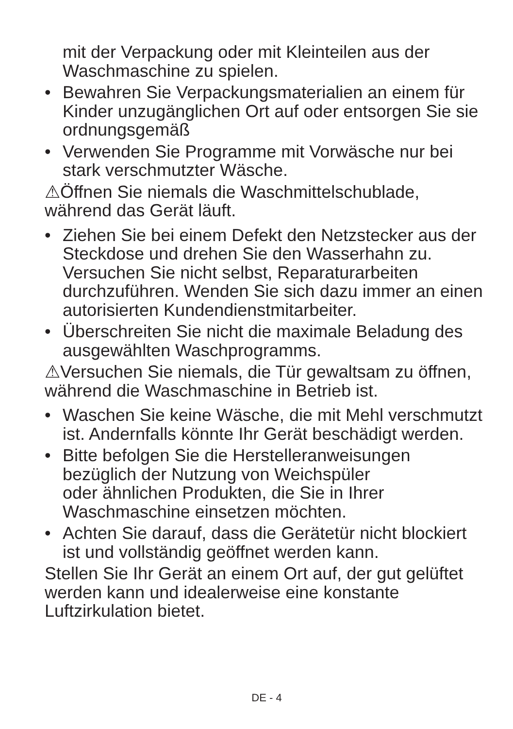mit der Verpackung oder mit Kleinteilen aus der Waschmaschine zu spielen.
• Bewahren Sie Verpackungsmaterialien an einem für Kinder unzugänglichen Ort auf oder entsorgen Sie sie ordnungsgemäß
• Verwenden Sie Programme mit Vorwäsche nur bei stark verschmutzter Wäsche.
⚠Öffnen Sie niemals die Waschmittelschublade, während das Gerät läuft.
• Ziehen Sie bei einem Defekt den Netzstecker aus der Steckdose und drehen Sie den Wasserhahn zu. Versuchen Sie nicht selbst, Reparaturarbeiten durchzuführen. Wenden Sie sich dazu immer an einen autorisierten Kundendienstmitarbeiter.
• Überschreiten Sie nicht die maximale Beladung des ausgewählten Waschprogramms.
⚠Versuchen Sie niemals, die Tür gewaltsam zu öffnen, während die Waschmaschine in Betrieb ist.
• Waschen Sie keine Wäsche, die mit Mehl verschmutzt ist. Andernfalls könnte Ihr Gerät beschädigt werden.
• Bitte befolgen Sie die Herstelleranweisungen bezüglich der Nutzung von Weichspüler
oder ähnlichen Produkten, die Sie in Ihrer Waschmaschine einsetzen möchten.
• Achten Sie darauf, dass die Gerätetür nicht blockiert ist und vollständig geöffnet werden kann.
Stellen Sie Ihr Gerät an einem Ort auf, der gut gelüftet werden kann und idealerweise eine konstante Luftzirkulation bietet.
DE - 4